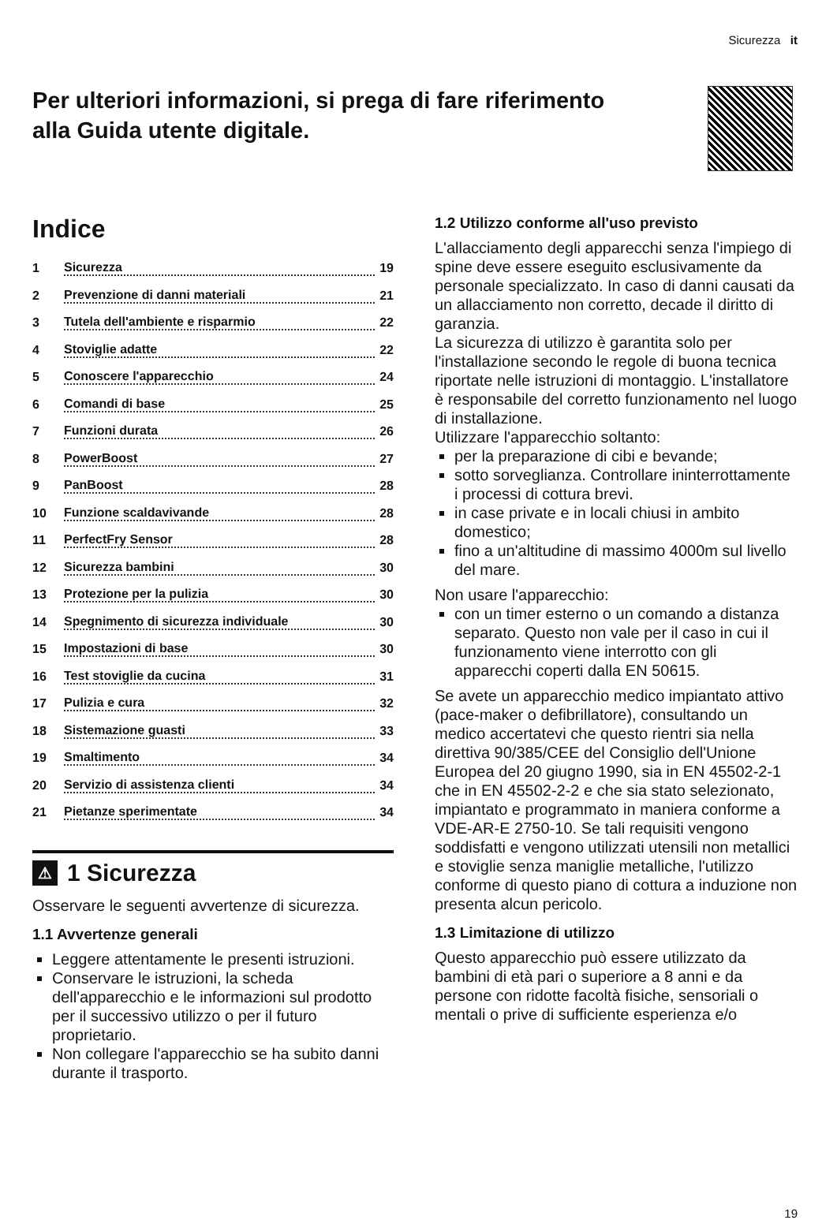Sicurezza it
Per ulteriori informazioni, si prega di fare riferimento
alla Guida utente digitale.
Indice
1 Sicurezza 19
2 Prevenzione di danni materiali 21
3 Tutela dell'ambiente e risparmio 22
4 Stoviglie adatte 22
5 Conoscere l'apparecchio 24
6 Comandi di base 25
7 Funzioni durata 26
8 PowerBoost 27
9 PanBoost 28
10 Funzione scaldavivande 28
11 PerfectFry Sensor 28
12 Sicurezza bambini 30
13 Protezione per la pulizia 30
14 Spegnimento di sicurezza individuale 30
15 Impostazioni di base 30
16 Test stoviglie da cucina 31
17 Pulizia e cura 32
18 Sistemazione guasti 33
19 Smaltimento 34
20 Servizio di assistenza clienti 34
21 Pietanze sperimentate 34
⚠ 1 Sicurezza
Osservare le seguenti avvertenze di sicurezza.
1.1 Avvertenze generali
Leggere attentamente le presenti istruzioni.
Conservare le istruzioni, la scheda dell'apparecchio e le informazioni sul prodotto per il successivo utilizzo o per il futuro proprietario.
Non collegare l'apparecchio se ha subito danni durante il trasporto.
1.2 Utilizzo conforme all'uso previsto
L'allacciamento degli apparecchi senza l'impiego di spine deve essere eseguito esclusivamente da personale specializzato. In caso di danni causati da un allacciamento non corretto, decade il diritto di garanzia.
La sicurezza di utilizzo è garantita solo per l'installazione secondo le regole di buona tecnica riportate nelle istruzioni di montaggio. L'installatore è responsabile del corretto funzionamento nel luogo di installazione.
Utilizzare l'apparecchio soltanto:
per la preparazione di cibi e bevande;
sotto sorveglianza. Controllare ininterrottamente i processi di cottura brevi.
in case private e in locali chiusi in ambito domestico;
fino a un'altitudine di massimo 4000m sul livello del mare.
Non usare l'apparecchio:
con un timer esterno o un comando a distanza separato. Questo non vale per il caso in cui il funzionamento viene interrotto con gli apparecchi coperti dalla EN 50615.
Se avete un apparecchio medico impiantato attivo (pace-maker o defibrillatore), consultando un medico accertatevi che questo rientri sia nella direttiva 90/385/CEE del Consiglio dell'Unione Europea del 20 giugno 1990, sia in EN 45502-2-1 che in EN 45502-2-2 e che sia stato selezionato, impiantato e programmato in maniera conforme a VDE-AR-E 2750-10. Se tali requisiti vengono soddisfatti e vengono utilizzati utensili non metallici e stoviglie senza maniglie metalliche, l'utilizzo conforme di questo piano di cottura a induzione non presenta alcun pericolo.
1.3 Limitazione di utilizzo
Questo apparecchio può essere utilizzato da bambini di età pari o superiore a 8 anni e da persone con ridotte facoltà fisiche, sensoriali o mentali o prive di sufficiente esperienza e/o
19